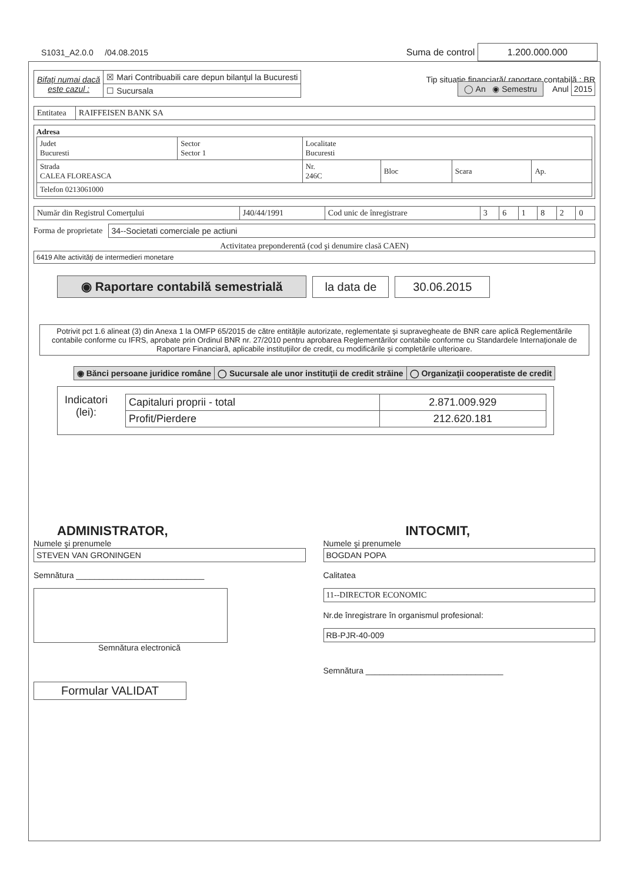S1031_A2.0.0 /04.08.2015 Suma de control 1.200.000.000
| Bifaţi numai dacă este cazul : | ☒ Mari Contribuabili care depun bilanţul la Bucuresti |
| | ☐ Sucursala |
Tip situaţie financiară/ raportare contabilă : BR
◯ An ◉ Semestru Anul 2015
| Entitatea | RAIFFEISEN BANK SA |
Adresa
| Judet Bucuresti | Sector Sector 1 | Localitate Bucuresti | | | |
| Strada CALEA FLOREASCA | | Nr. 246C | Bloc | Scara | Ap. |
| Telefon 0213061000 | | | | | |
| Număr din Registrul Comerţului | J40/44/1991 | Cod unic de înregistrare | 3 | 6 | 1 | 8 | 2 | 0 |
Forma de proprietate 34--Societati comerciale pe actiuni
Activitatea preponderentă (cod şi denumire clasă CAEN)
6419 Alte activităţi de intermedieri monetare
◉ Raportare contabilă semestrială la data de 30.06.2015
Potrivit pct 1.6 alineat (3) din Anexa 1 la OMFP 65/2015 de către entităţile autorizate, reglementate şi supravegheate de BNR care aplică Reglementările contabile conforme cu IFRS, aprobate prin Ordinul BNR nr. 27/2010 pentru aprobarea Reglementărilor contabile conforme cu Standardele Internaţionale de Raportare Financiară, aplicabile instituţiilor de credit, cu modificările şi completările ulterioare.
| ◉ Bănci persoane juridice române | ◯ Sucursale ale unor instituţii de credit străine | ◯ Organizaţii cooperatiste de credit |
Indicatori
(lei):
| Capitaluri proprii - total | 2.871.009.929 |
| Profit/Pierdere | 212.620.181 |
ADMINISTRATOR,
Numele şi prenumele
STEVEN VAN GRONINGEN
Semnătura ____________________________
Semnătura electronică
Formular VALIDAT
INTOCMIT,
Numele şi prenumele
BOGDAN POPA
Calitatea
11--DIRECTOR ECONOMIC
Nr.de înregistrare în organismul profesional:
RB-PJR-40-009
Semnătura ______________________________